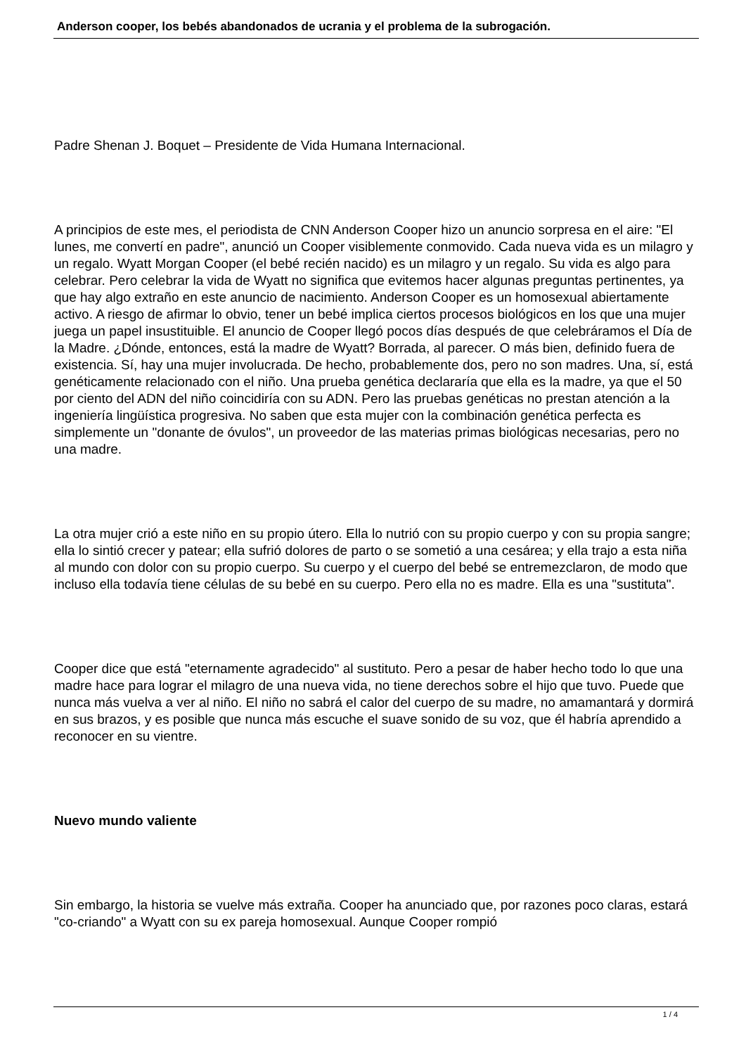Anderson cooper, los bebés abandonados de ucrania y el problema de la subrogación.
Padre Shenan J. Boquet – Presidente de Vida Humana Internacional.
A principios de este mes, el periodista de CNN Anderson Cooper hizo un anuncio sorpresa en el aire: "El lunes, me convertí en padre", anunció un Cooper visiblemente conmovido. Cada nueva vida es un milagro y un regalo. Wyatt Morgan Cooper (el bebé recién nacido) es un milagro y un regalo. Su vida es algo para celebrar. Pero celebrar la vida de Wyatt no significa que evitemos hacer algunas preguntas pertinentes, ya que hay algo extraño en este anuncio de nacimiento. Anderson Cooper es un homosexual abiertamente activo. A riesgo de afirmar lo obvio, tener un bebé implica ciertos procesos biológicos en los que una mujer juega un papel insustituible. El anuncio de Cooper llegó pocos días después de que celebráramos el Día de la Madre. ¿Dónde, entonces, está la madre de Wyatt? Borrada, al parecer. O más bien, definido fuera de existencia. Sí, hay una mujer involucrada. De hecho, probablemente dos, pero no son madres. Una, sí, está genéticamente relacionado con el niño. Una prueba genética declararía que ella es la madre, ya que el 50 por ciento del ADN del niño coincidiría con su ADN. Pero las pruebas genéticas no prestan atención a la ingeniería lingüística progresiva. No saben que esta mujer con la combinación genética perfecta es simplemente un "donante de óvulos", un proveedor de las materias primas biológicas necesarias, pero no una madre.
La otra mujer crió a este niño en su propio útero. Ella lo nutrió con su propio cuerpo y con su propia sangre; ella lo sintió crecer y patear; ella sufrió dolores de parto o se sometió a una cesárea; y ella trajo a esta niña al mundo con dolor con su propio cuerpo. Su cuerpo y el cuerpo del bebé se entremezclaron, de modo que incluso ella todavía tiene células de su bebé en su cuerpo. Pero ella no es madre. Ella es una "sustituta".
Cooper dice que está "eternamente agradecido" al sustituto. Pero a pesar de haber hecho todo lo que una madre hace para lograr el milagro de una nueva vida, no tiene derechos sobre el hijo que tuvo. Puede que nunca más vuelva a ver al niño. El niño no sabrá el calor del cuerpo de su madre, no amamantará y dormirá en sus brazos, y es posible que nunca más escuche el suave sonido de su voz, que él habría aprendido a reconocer en su vientre.
Nuevo mundo valiente
Sin embargo, la historia se vuelve más extraña. Cooper ha anunciado que, por razones poco claras, estará "co-criando" a Wyatt con su ex pareja homosexual. Aunque Cooper rompió
1 / 4